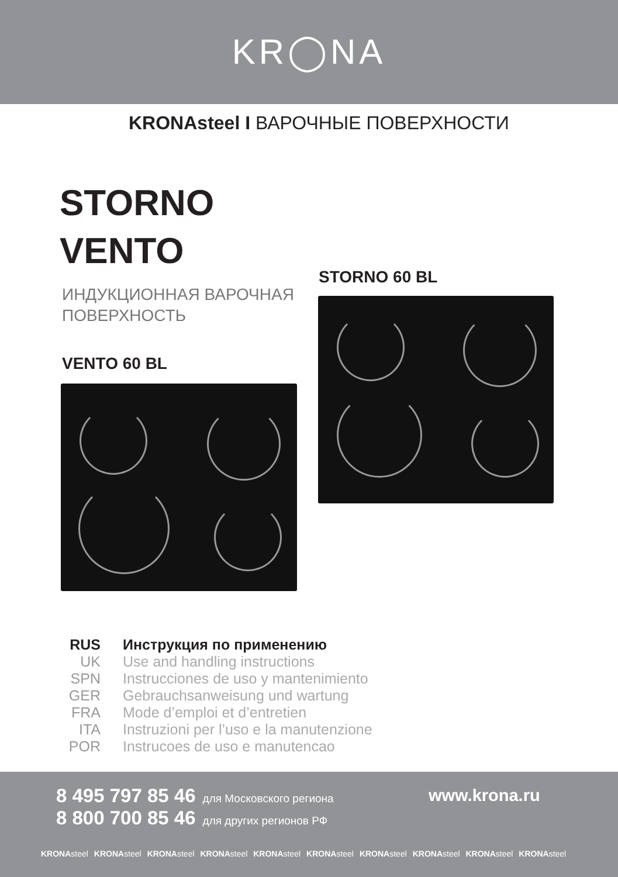KR◯NA
KRONAsteel I ВАРОЧНЫЕ ПОВЕРХНОСТИ
STORNO
VENTO
ИНДУКЦИОННАЯ ВАРОЧНАЯ
ПОВЕРХНОСТЬ
STORNO 60 BL
VENTO 60 BL
RUS Инструкция по применению
UK Use and handling instructions
SPN Instrucciones de uso y mantenimiento
GER Gebrauchsanweisung und wartung
FRA Mode d’emploi et d’entretien
ITA Instruzioni per l’uso e la manutenzione
POR Instrucoes de uso e manutencao
8 495 797 85 46 для Московского региона
8 800 700 85 46 для других регионов РФ
www.krona.ru
KRONAsteel KRONAsteel KRONAsteel KRONAsteel KRONAsteel KRONAsteel KRONAsteel KRONAsteel KRONAsteel KRONAsteel